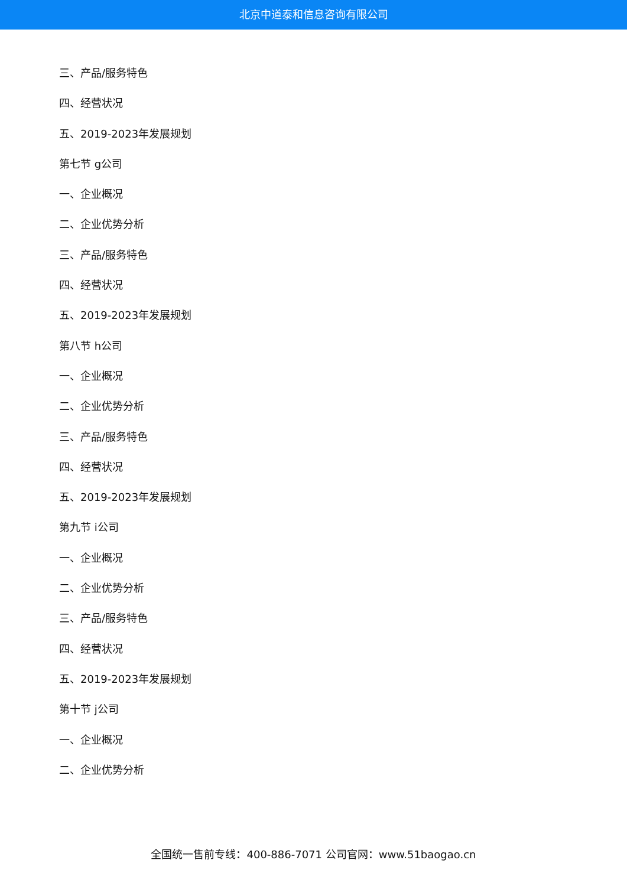北京中道泰和信息咨询有限公司
三、产品/服务特色
四、经营状况
五、2019-2023年发展规划
第七节 g公司
一、企业概况
二、企业优势分析
三、产品/服务特色
四、经营状况
五、2019-2023年发展规划
第八节 h公司
一、企业概况
二、企业优势分析
三、产品/服务特色
四、经营状况
五、2019-2023年发展规划
第九节 i公司
一、企业概况
二、企业优势分析
三、产品/服务特色
四、经营状况
五、2019-2023年发展规划
第十节 j公司
一、企业概况
二、企业优势分析
全国统一售前专线：400-886-7071 公司官网：www.51baogao.cn